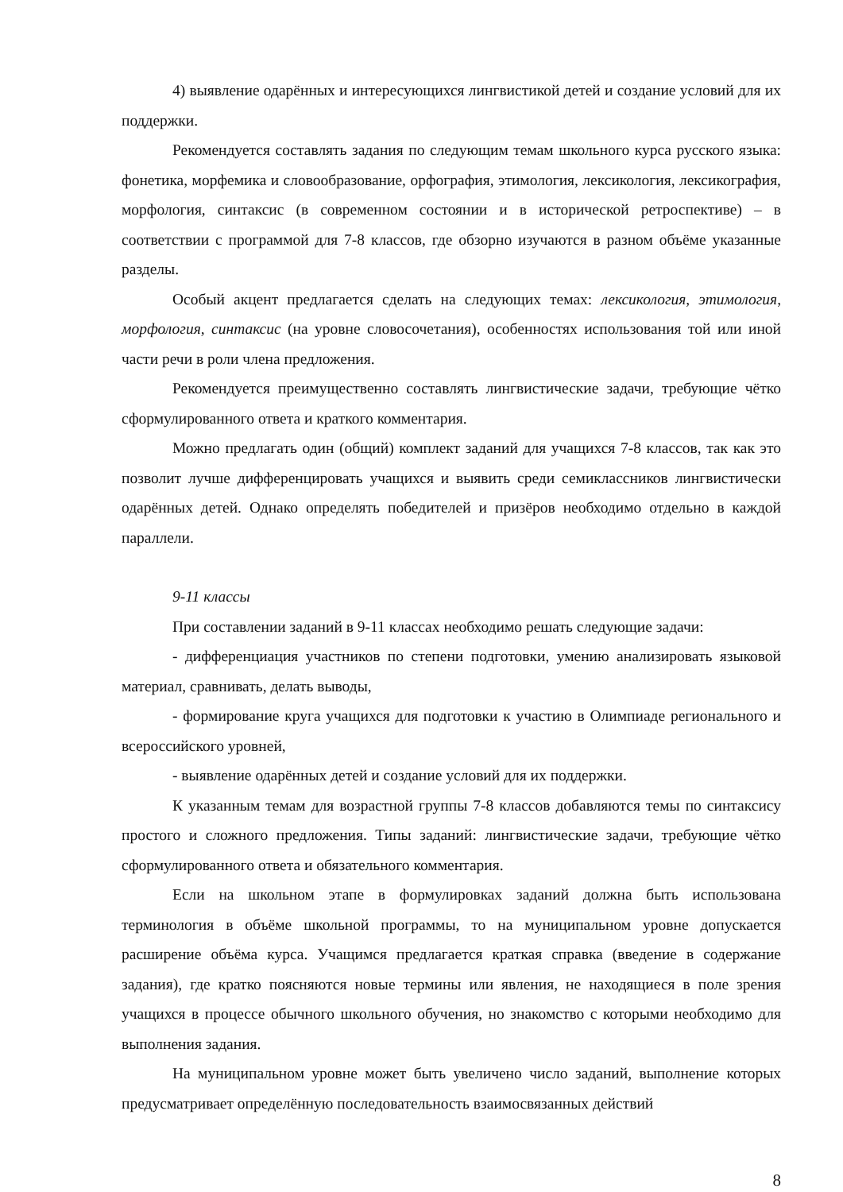4) выявление одарённых и интересующихся лингвистикой детей и создание условий для их поддержки.
Рекомендуется составлять задания по следующим темам школьного курса русского языка: фонетика, морфемика и словообразование, орфография, этимология, лексикология, лексикография, морфология, синтаксис (в современном состоянии и в исторической ретроспективе) – в соответствии с программой для 7-8 классов, где обзорно изучаются в разном объёме указанные разделы.
Особый акцент предлагается сделать на следующих темах: лексикология, этимология, морфология, синтаксис (на уровне словосочетания), особенностях использования той или иной части речи в роли члена предложения.
Рекомендуется преимущественно составлять лингвистические задачи, требующие чётко сформулированного ответа и краткого комментария.
Можно предлагать один (общий) комплект заданий для учащихся 7-8 классов, так как это позволит лучше дифференцировать учащихся и выявить среди семиклассников лингвистически одарённых детей. Однако определять победителей и призёров необходимо отдельно в каждой параллели.
9-11 классы
При составлении заданий в 9-11 классах необходимо решать следующие задачи:
- дифференциация участников по степени подготовки, умению анализировать языковой материал, сравнивать, делать выводы,
- формирование круга учащихся для подготовки к участию в Олимпиаде регионального и всероссийского уровней,
- выявление одарённых детей и создание условий для их поддержки.
К указанным темам для возрастной группы 7-8 классов добавляются темы по синтаксису простого и сложного предложения. Типы заданий: лингвистические задачи, требующие чётко сформулированного ответа и обязательного комментария.
Если на школьном этапе в формулировках заданий должна быть использована терминология в объёме школьной программы, то на муниципальном уровне допускается расширение объёма курса. Учащимся предлагается краткая справка (введение в содержание задания), где кратко поясняются новые термины или явления, не находящиеся в поле зрения учащихся в процессе обычного школьного обучения, но знакомство с которыми необходимо для выполнения задания.
На муниципальном уровне может быть увеличено число заданий, выполнение которых предусматривает определённую последовательность взаимосвязанных действий
8